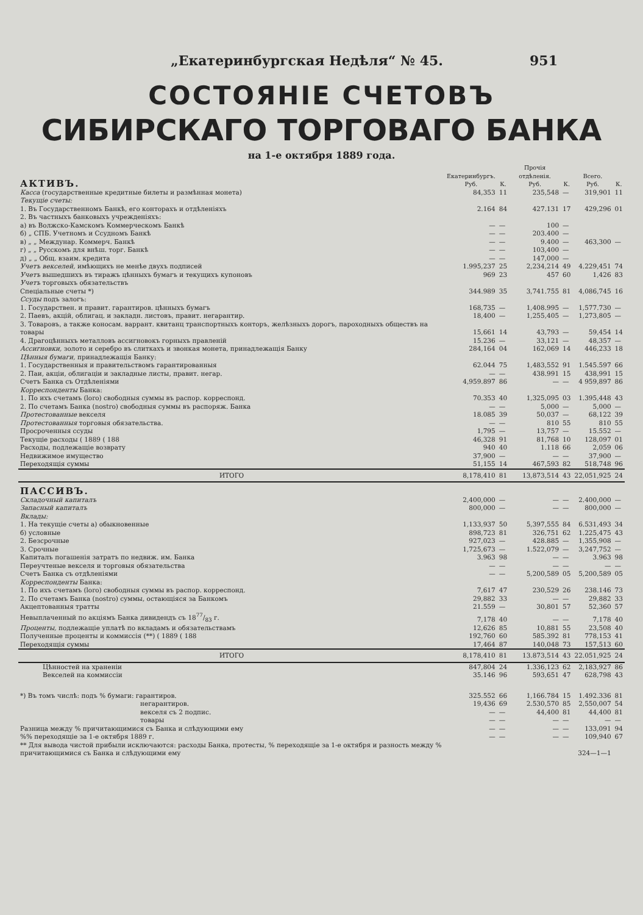„Екатеринбургская Недѣля“ № 45. 951
СОСТОЯНІЕ СЧЕТОВЪ
СИБИРСКАГО ТОРГОВАГО БАНКА
на 1-е октября 1889 года.
| АКТИВЪ. | Екатеринбургъ. Руб. | К. | Прочія отдѣленія. Руб. | К. | Всего. Руб. | К. |
| --- | --- | --- | --- | --- | --- | --- |
| Касса (государственные кредитные билеты и размѣнная монета) | 84,353 | 11 | 235,548 | — | 319,901 | 11 |
| Текущіе счеты: | | | | | | |
| 1. Въ Государственномъ Банкѣ, его конторахъ и отдѣленіяхъ | 2.164 | 84 | 427.131 | 17 | 429,296 | 01 |
| 2. Въ частныхъ банковыхъ учрежденіяхъ: | | | | | | |
| а) въ Волжско-Камскомъ Коммерческомъ Банкѣ | — | — | 100 | — | | |
| б) „ СПБ. Учетномъ и Ссудномъ Банкѣ | — | — | 203.400 | — | | |
| в) „ „ Междунар. Коммерч. Банкѣ | — | — | 9.400 | — | 463,300 | — |
| г) „ „ Русскомъ для внѣш. торг. Банкѣ | — | — | 103,400 | — | | |
| д) „ „ Общ. взаим. кредита | — | — | 147,000 | — | | |
| Учетъ векселей, имѣющихъ не менѣе двухъ подписей | 1.995,237 | 25 | 2,234,214 | 49 | 4.229,451 | 74 |
| Учетъ вышедшихъ въ тиражъ цѣнныхъ бумагъ и текущихъ купоновъ | 969 | 23 | 457 | 60 | 1,426 | 83 |
| Учетъ торговыхъ обязательствъ | | | | | | |
| Спеціальные счеты *) | 344.989 | 35 | 3,741.755 | 81 | 4,086,745 | 16 |
| Ссуды подъ залогъ: | | | | | | |
| 1. Государствен. и правит. гарантиров. цѣнныхъ бумагъ | 168,735 | — | 1,408.995 | — | 1,577.730 | — |
| 2. Паевъ, акцій, облигац. и закладн. листовъ, правит. негарантир. | 18,400 | — | 1,255,405 | — | 1,273,805 | — |
| 3. Товаровъ, а также коносам. варрант. квитанц транспортныхъ конторъ, желѣзныхъ дорогъ, пароходныхъ обществъ на товары | 15,661 | 14 | 43,793 | — | 59,454 | 14 |
| 4. Драгоцѣнныхъ металловъ ассигновокъ горныхъ правленій | 15.236 | — | 33,121 | — | 48,357 | — |
| Ассигновки, золото и серебро въ слиткахъ и звонкая монета, принадлежащія Банку | 284,164 | 04 | 162,069 | 14 | 446,233 | 18 |
| Цѣнныя бумаги, принадлежащія Банку: | | | | | | |
| 1. Государственныя и правительствомъ гарантированныя | 62.044 | 75 | 1,483,552 | 91 | 1.545.597 | 66 |
| 2. Паи, акціи, облигаціи и закладные листы, правит. негар. | — | — | 438.991 | 15 | 438,991 | 15 |
| Счетъ Банка съ Отдѣленіями | 4,959.897 | 86 | — | — | 4 959,897 | 86 |
| Корреспонденты Банка: | | | | | | |
| 1. По ихъ счетамъ (loro) свободныя суммы въ распор. корреспонд. | 70.353 | 40 | 1,325,095 | 03 | 1.395,448 | 43 |
| 2. По счетамъ Банка (nostro) свободныя суммы въ распоряж. Банка | — | — | 5,000 | — | 5,000 | — |
| Протестованные векселя | 18.085 | 39 | 50,037 | — | 68,122 | 39 |
| Протестованныя торговыя обязательства. | — | — | 810 | 55 | 810 | 55 |
| Просроченныя ссуды | 1,795 | — | 13,757 | — | 15.552 | — |
| Текущіе расходы ( 1889 ( 188 | 46,328 | 91 | 81,768 | 10 | 128,097 | 01 |
| Расходы, подлежащіе возврату | 940 | 40 | 1.118 | 66 | 2,059 | 06 |
| Недвижимое имущество | 37,900 | — | — | — | 37,900 | — |
| Переходящія суммы | 51,155 | 14 | 467,593 | 82 | 518,748 | 96 |
| ИТОГО | 8,178,410 | 81 | 13,873,514 | 43 | 22,051,925 | 24 |
| ПАССИВЪ. | | | | | | |
| Складочный капиталъ | 2,400,000 | — | — | — | 2.400,000 | — |
| Запасный капиталъ | 800,000 | — | — | — | 800,000 | — |
| Вклады: | | | | | | |
| 1. На текущіе счеты а) обыкновенные | 1,133,937 | 50 | 5,397,555 | 84 | 6.531,493 | 34 |
| б) условные | 898,723 | 81 | 326,751 | 62 | 1.225,475 | 43 |
| 2. Безсрочные | 927,023 | — | 428.885 | — | 1,355,908 | — |
| 3. Срочные | 1,725,673 | — | 1.522,079 | — | 3,247,752 | — |
| Капиталъ погашенія затратъ по недвиж. им. Банка | 3.963 | 98 | — | — | 3.963 | 98 |
| Переучтеные векселя и торговыя обязательства | — | — | — | — | — | — |
| Счетъ Банка съ отдѣленіями | — | — | 5,200,589 | 05 | 5,200,589 | 05 |
| Корреспонденты Банка: | | | | | | |
| 1. По ихъ счетамъ (loro) свободныя суммы въ распор. корреспонд. | 7,617 | 47 | 230,529 | 26 | 238.146 | 73 |
| 2. По счетамъ Банка (nostro) суммы, остающіяся за Банкомъ | 29,882 | 33 | — | — | 29,882 | 33 |
| Акцептованныя тратты | 21.559 | — | 30,801 | 57 | 52,360 | 57 |
| Невыплаченный по акціямъ Банка дивидендъ съ 1877/83 г. | 7,178 | 40 | — | — | 7,178 | 40 |
| Проценты, подлежащіе уплатѣ по вкладамъ и обязательствамъ | 12,626 | 85 | 10,881 | 55 | 23,508 | 40 |
| Полученные проценты и коммиссія (**) ( 1889 ( 188 | 192,760 | 60 | 585.392 | 81 | 778,153 | 41 |
| Переходящія суммы | 17,464 | 87 | 140,048 | 73 | 157,513 | 60 |
| ИТОГО | 8,178,410 | 81 | 13.873,514 | 43 | 22.051,925 | 24 |
| Цѣнностей на храненіи | 847,804 | 24 | 1.336,123 | 62 | 2,183,927 | 86 |
| Векселей на коммиссіи | 35.146 | 96 | 593,651 | 47 | 628,798 | 43 |
| *) Въ томъ числѣ: подъ % бумаги: гарантиров. | 325.552 | 66 | 1,166.784 | 15 | 1.492.336 | 81 |
| негарантиров. | 19,436 | 69 | 2.530,570 | 85 | 2,550,007 | 54 |
| векселя съ 2 подпис. | — | — | 44,400 | 81 | 44,400 | 81 |
| товары | — | — | — | — | — | — |
| Разница между % причитающимися съ Банка и слѣдующими ему | — | — | — | — | 133,091 | 94 |
| %% переходящіе за 1-е октября 1889 г. | — | — | — | — | 109,940 | 67 |
| ** Для вывода чистой прибыли исключаются: расходы Банка, протесты, % переходящіе за 1-е октября и разность между % причитающимися съ Банка и слѣдующими ему | | | | | 324—1—1 | |